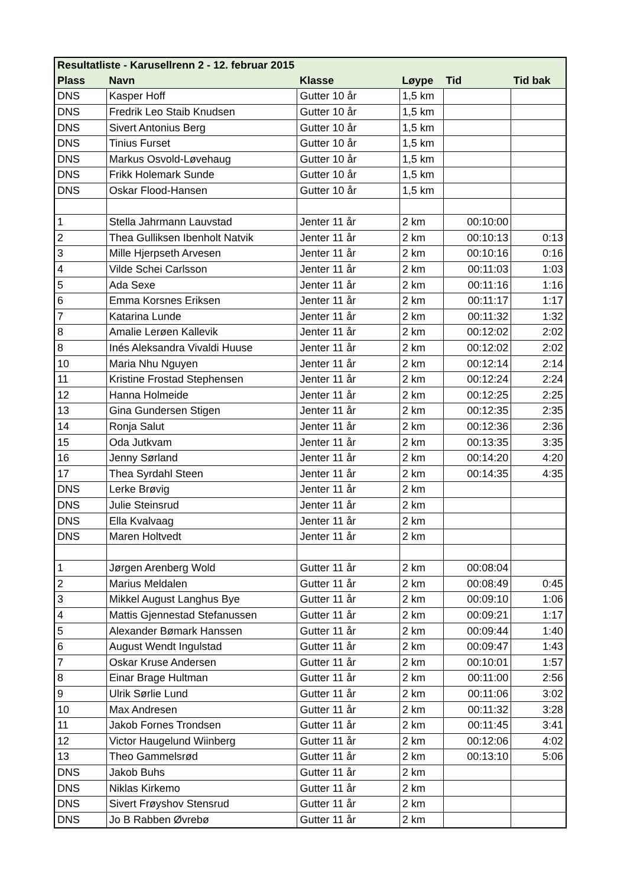| Resultatliste - Karusellrenn 2 - 12. februar 2015 | | | | | |
| --- | --- | --- | --- | --- | --- |
| Plass | Navn | Klasse | Løype | Tid | Tid bak |
| DNS | Kasper Hoff | Gutter 10 år | 1,5 km | | |
| DNS | Fredrik Leo Staib Knudsen | Gutter 10 år | 1,5 km | | |
| DNS | Sivert Antonius Berg | Gutter 10 år | 1,5 km | | |
| DNS | Tinius Furset | Gutter 10 år | 1,5 km | | |
| DNS | Markus Osvold-Løvehaug | Gutter 10 år | 1,5 km | | |
| DNS | Frikk Holemark Sunde | Gutter 10 år | 1,5 km | | |
| DNS | Oskar Flood-Hansen | Gutter 10 år | 1,5 km | | |
| 1 | Stella Jahrmann Lauvstad | Jenter 11 år | 2 km | 00:10:00 | |
| 2 | Thea Gulliksen Ibenholt Natvik | Jenter 11 år | 2 km | 00:10:13 | 0:13 |
| 3 | Mille Hjerpseth Arvesen | Jenter 11 år | 2 km | 00:10:16 | 0:16 |
| 4 | Vilde Schei Carlsson | Jenter 11 år | 2 km | 00:11:03 | 1:03 |
| 5 | Ada Sexe | Jenter 11 år | 2 km | 00:11:16 | 1:16 |
| 6 | Emma Korsnes Eriksen | Jenter 11 år | 2 km | 00:11:17 | 1:17 |
| 7 | Katarina Lunde | Jenter 11 år | 2 km | 00:11:32 | 1:32 |
| 8 | Amalie Lerøen Kallevik | Jenter 11 år | 2 km | 00:12:02 | 2:02 |
| 8 | Inés Aleksandra Vivaldi Huuse | Jenter 11 år | 2 km | 00:12:02 | 2:02 |
| 10 | Maria Nhu Nguyen | Jenter 11 år | 2 km | 00:12:14 | 2:14 |
| 11 | Kristine Frostad Stephensen | Jenter 11 år | 2 km | 00:12:24 | 2:24 |
| 12 | Hanna Holmeide | Jenter 11 år | 2 km | 00:12:25 | 2:25 |
| 13 | Gina Gundersen Stigen | Jenter 11 år | 2 km | 00:12:35 | 2:35 |
| 14 | Ronja Salut | Jenter 11 år | 2 km | 00:12:36 | 2:36 |
| 15 | Oda Jutkvam | Jenter 11 år | 2 km | 00:13:35 | 3:35 |
| 16 | Jenny Sørland | Jenter 11 år | 2 km | 00:14:20 | 4:20 |
| 17 | Thea Syrdahl Steen | Jenter 11 år | 2 km | 00:14:35 | 4:35 |
| DNS | Lerke Brøvig | Jenter 11 år | 2 km | | |
| DNS | Julie Steinsrud | Jenter 11 år | 2 km | | |
| DNS | Ella Kvalvaag | Jenter 11 år | 2 km | | |
| DNS | Maren Holtvedt | Jenter 11 år | 2 km | | |
| 1 | Jørgen Arenberg Wold | Gutter 11 år | 2 km | 00:08:04 | |
| 2 | Marius Meldalen | Gutter 11 år | 2 km | 00:08:49 | 0:45 |
| 3 | Mikkel August Langhus Bye | Gutter 11 år | 2 km | 00:09:10 | 1:06 |
| 4 | Mattis Gjennestad Stefanussen | Gutter 11 år | 2 km | 00:09:21 | 1:17 |
| 5 | Alexander Bømark Hanssen | Gutter 11 år | 2 km | 00:09:44 | 1:40 |
| 6 | August Wendt Ingulstad | Gutter 11 år | 2 km | 00:09:47 | 1:43 |
| 7 | Oskar Kruse Andersen | Gutter 11 år | 2 km | 00:10:01 | 1:57 |
| 8 | Einar Brage Hultman | Gutter 11 år | 2 km | 00:11:00 | 2:56 |
| 9 | Ulrik Sørlie Lund | Gutter 11 år | 2 km | 00:11:06 | 3:02 |
| 10 | Max Andresen | Gutter 11 år | 2 km | 00:11:32 | 3:28 |
| 11 | Jakob Fornes Trondsen | Gutter 11 år | 2 km | 00:11:45 | 3:41 |
| 12 | Victor Haugelund Wiinberg | Gutter 11 år | 2 km | 00:12:06 | 4:02 |
| 13 | Theo Gammelsrød | Gutter 11 år | 2 km | 00:13:10 | 5:06 |
| DNS | Jakob Buhs | Gutter 11 år | 2 km | | |
| DNS | Niklas Kirkemo | Gutter 11 år | 2 km | | |
| DNS | Sivert Frøyshov Stensrud | Gutter 11 år | 2 km | | |
| DNS | Jo B Rabben Øvrebø | Gutter 11 år | 2 km | | |